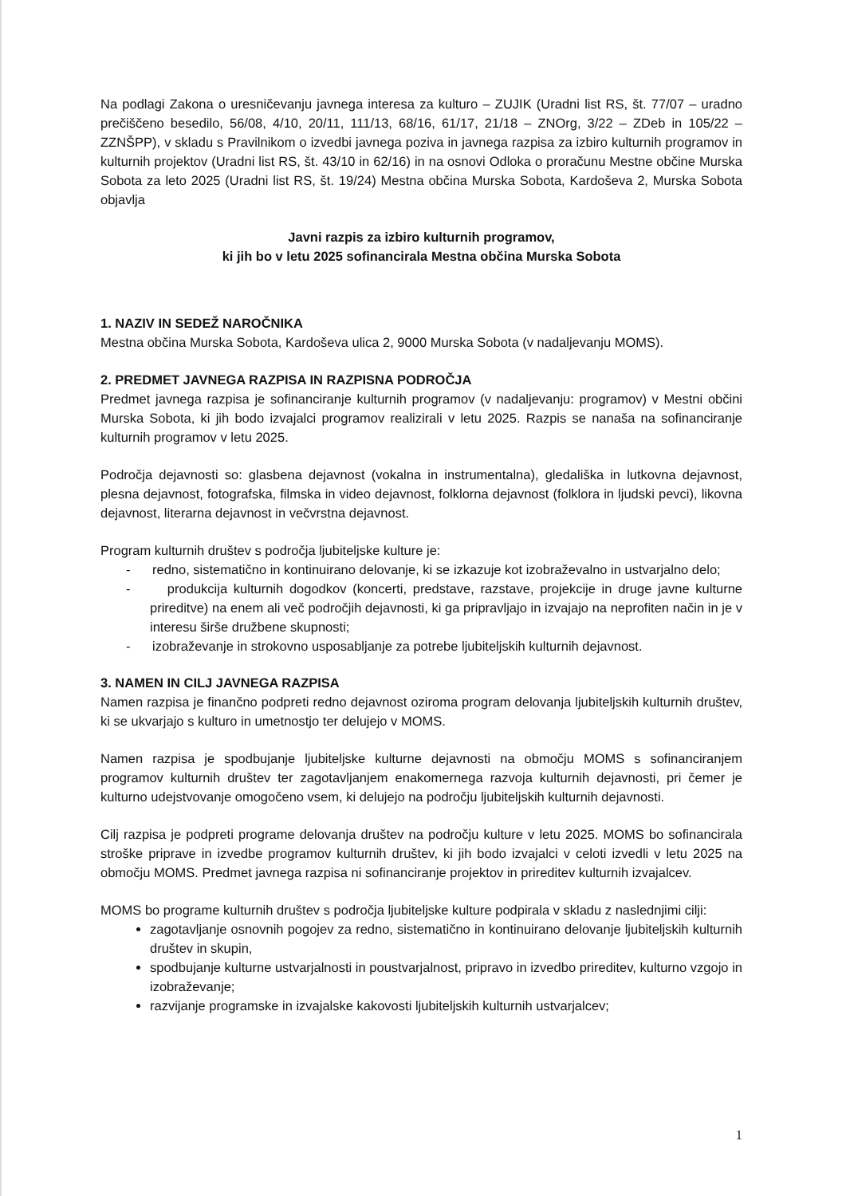Na podlagi Zakona o uresničevanju javnega interesa za kulturo – ZUJIK (Uradni list RS, št. 77/07 – uradno prečiščeno besedilo, 56/08, 4/10, 20/11, 111/13, 68/16, 61/17, 21/18 – ZNOrg, 3/22 – ZDeb in 105/22 – ZZNŠPP), v skladu s Pravilnikom o izvedbi javnega poziva in javnega razpisa za izbiro kulturnih programov in kulturnih projektov (Uradni list RS, št. 43/10 in 62/16) in na osnovi Odloka o proračunu Mestne občine Murska Sobota za leto 2025 (Uradni list RS, št. 19/24) Mestna občina Murska Sobota, Kardoševa 2, Murska Sobota objavlja
Javni razpis za izbiro kulturnih programov,
ki jih bo v letu 2025 sofinancirala Mestna občina Murska Sobota
1. NAZIV IN SEDEŽ NAROČNIKA
Mestna občina Murska Sobota, Kardoševa ulica 2, 9000 Murska Sobota (v nadaljevanju MOMS).
2. PREDMET JAVNEGA RAZPISA IN RAZPISNA PODROČJA
Predmet javnega razpisa je sofinanciranje kulturnih programov (v nadaljevanju: programov) v Mestni občini Murska Sobota, ki jih bodo izvajalci programov realizirali v letu 2025. Razpis se nanaša na sofinanciranje kulturnih programov v letu 2025.
Področja dejavnosti so: glasbena dejavnost (vokalna in instrumentalna), gledališka in lutkovna dejavnost, plesna dejavnost, fotografska, filmska in video dejavnost, folklorna dejavnost (folklora in ljudski pevci), likovna dejavnost, literarna dejavnost in večvrstna dejavnost.
Program kulturnih društev s področja ljubiteljske kulture je:
- redno, sistematično in kontinuirano delovanje, ki se izkazuje kot izobraževalno in ustvarjalno delo;
- produkcija kulturnih dogodkov (koncerti, predstave, razstave, projekcije in druge javne kulturne prireditve) na enem ali več področjih dejavnosti, ki ga pripravljajo in izvajajo na neprofiten način in je v interesu širše družbene skupnosti;
- izobraževanje in strokovno usposabljanje za potrebe ljubiteljskih kulturnih dejavnost.
3. NAMEN IN CILJ JAVNEGA RAZPISA
Namen razpisa je finančno podpreti redno dejavnost oziroma program delovanja ljubiteljskih kulturnih društev, ki se ukvarjajo s kulturo in umetnostjo ter delujejo v MOMS.
Namen razpisa je spodbujanje ljubiteljske kulturne dejavnosti na območju MOMS s sofinanciranjem programov kulturnih društev ter zagotavljanjem enakomernega razvoja kulturnih dejavnosti, pri čemer je kulturno udejstvovanje omogočeno vsem, ki delujejo na področju ljubiteljskih kulturnih dejavnosti.
Cilj razpisa je podpreti programe delovanja društev na področju kulture v letu 2025. MOMS bo sofinancirala stroške priprave in izvedbe programov kulturnih društev, ki jih bodo izvajalci v celoti izvedli v letu 2025 na območju MOMS. Predmet javnega razpisa ni sofinanciranje projektov in prireditev kulturnih izvajalcev.
MOMS bo programe kulturnih društev s področja ljubiteljske kulture podpirala v skladu z naslednjimi cilji:
zagotavljanje osnovnih pogojev za redno, sistematično in kontinuirano delovanje ljubiteljskih kulturnih društev in skupin,
spodbujanje kulturne ustvarjalnosti in poustvarjalnost, pripravo in izvedbo prireditev, kulturno vzgojo in izobraževanje;
razvijanje programske in izvajalske kakovosti ljubiteljskih kulturnih ustvarjalcev;
1